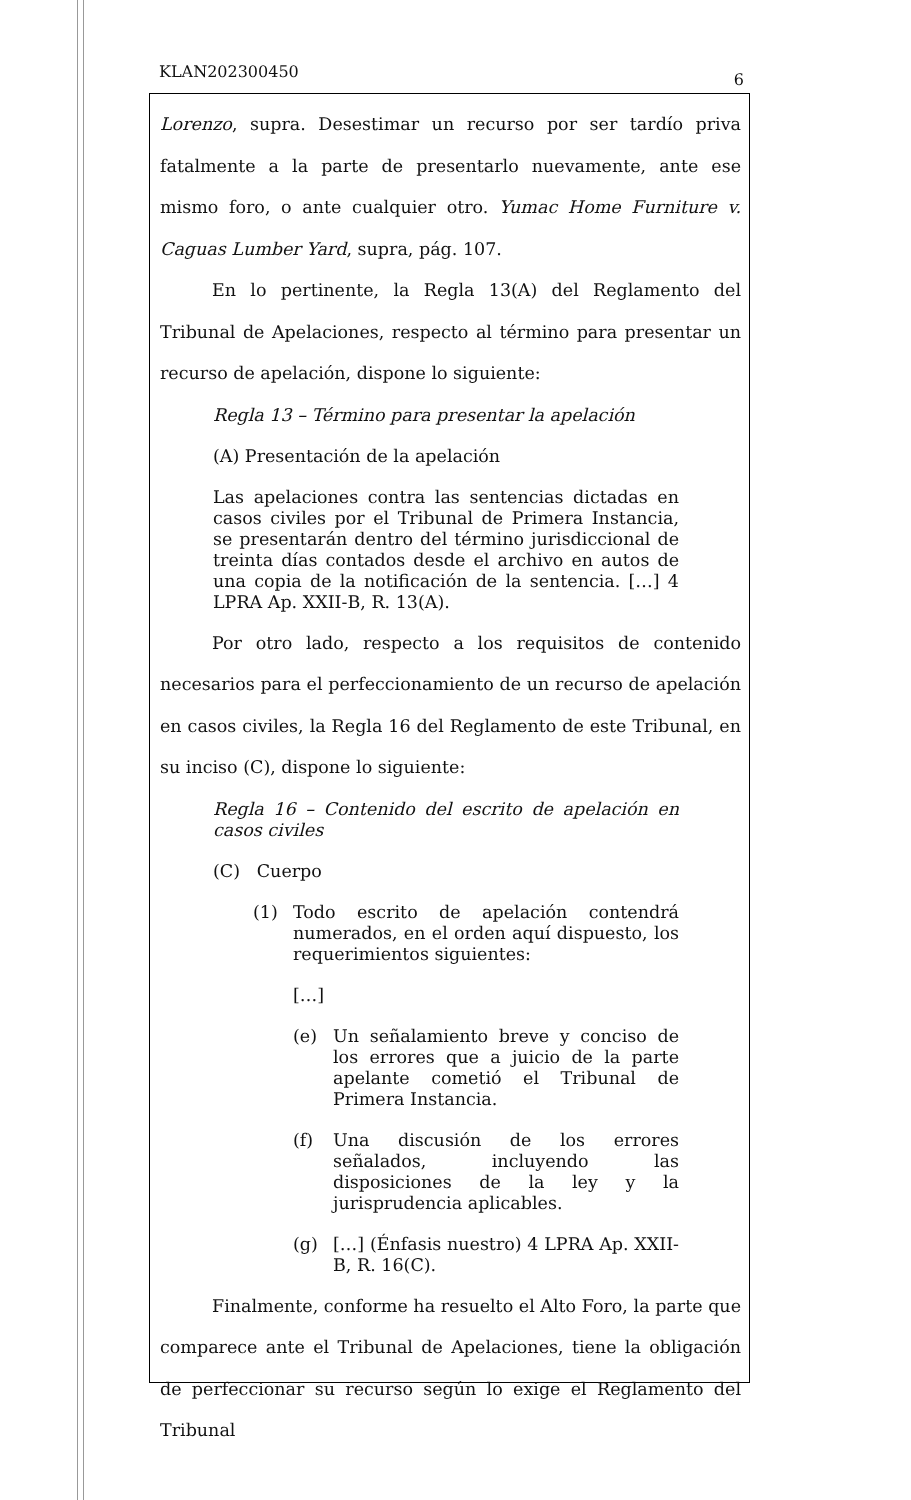KLAN202300450 6
Lorenzo, supra. Desestimar un recurso por ser tardío priva fatalmente a la parte de presentarlo nuevamente, ante ese mismo foro, o ante cualquier otro. Yumac Home Furniture v. Caguas Lumber Yard, supra, pág. 107.
En lo pertinente, la Regla 13(A) del Reglamento del Tribunal de Apelaciones, respecto al término para presentar un recurso de apelación, dispone lo siguiente:
Regla 13 – Término para presentar la apelación
(A) Presentación de la apelación
Las apelaciones contra las sentencias dictadas en casos civiles por el Tribunal de Primera Instancia, se presentarán dentro del término jurisdiccional de treinta días contados desde el archivo en autos de una copia de la notificación de la sentencia. […] 4 LPRA Ap. XXII-B, R. 13(A).
Por otro lado, respecto a los requisitos de contenido necesarios para el perfeccionamiento de un recurso de apelación en casos civiles, la Regla 16 del Reglamento de este Tribunal, en su inciso (C), dispone lo siguiente:
Regla 16 – Contenido del escrito de apelación en casos civiles
(C) Cuerpo
(1) Todo escrito de apelación contendrá numerados, en el orden aquí dispuesto, los requerimientos siguientes:
[…]
(e) Un señalamiento breve y conciso de los errores que a juicio de la parte apelante cometió el Tribunal de Primera Instancia.
(f) Una discusión de los errores señalados, incluyendo las disposiciones de la ley y la jurisprudencia aplicables.
(g) […] (Énfasis nuestro) 4 LPRA Ap. XXII-B, R. 16(C).
Finalmente, conforme ha resuelto el Alto Foro, la parte que comparece ante el Tribunal de Apelaciones, tiene la obligación de perfeccionar su recurso según lo exige el Reglamento del Tribunal